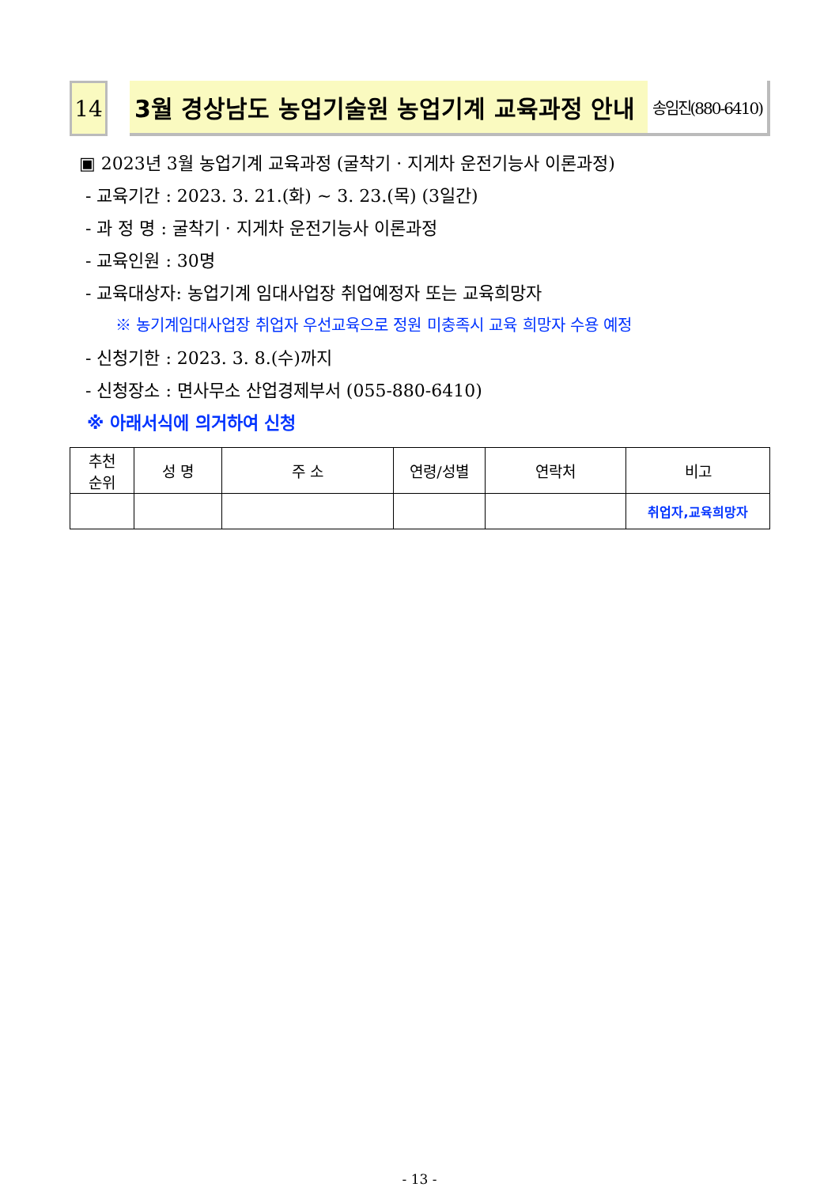14 3월 경상남도 농업기술원 농업기계 교육과정 안내
송임진(880-6410)
▣ 2023년 3월 농업기계 교육과정 (굴착기 · 지게차 운전기능사 이론과정)
- 교육기간 : 2023. 3. 21.(화) ~ 3. 23.(목) (3일간)
- 과 정 명 : 굴착기 · 지게차 운전기능사 이론과정
- 교육인원 : 30명
- 교육대상자: 농업기계 임대사업장 취업예정자 또는 교육희망자
※ 농기계임대사업장 취업자 우선교육으로 정원 미충족시 교육 희망자 수용 예정
- 신청기한 : 2023. 3. 8.(수)까지
- 신청장소 : 면사무소 산업경제부서 (055-880-6410)
※ 아래서식에 의거하여 신청
| 추천 순위 | 성 명 | 주 소 | 연령/성별 | 연락처 | 비고 |
| --- | --- | --- | --- | --- | --- |
| | | | | | 취업자,교육희망자 |
- 13 -